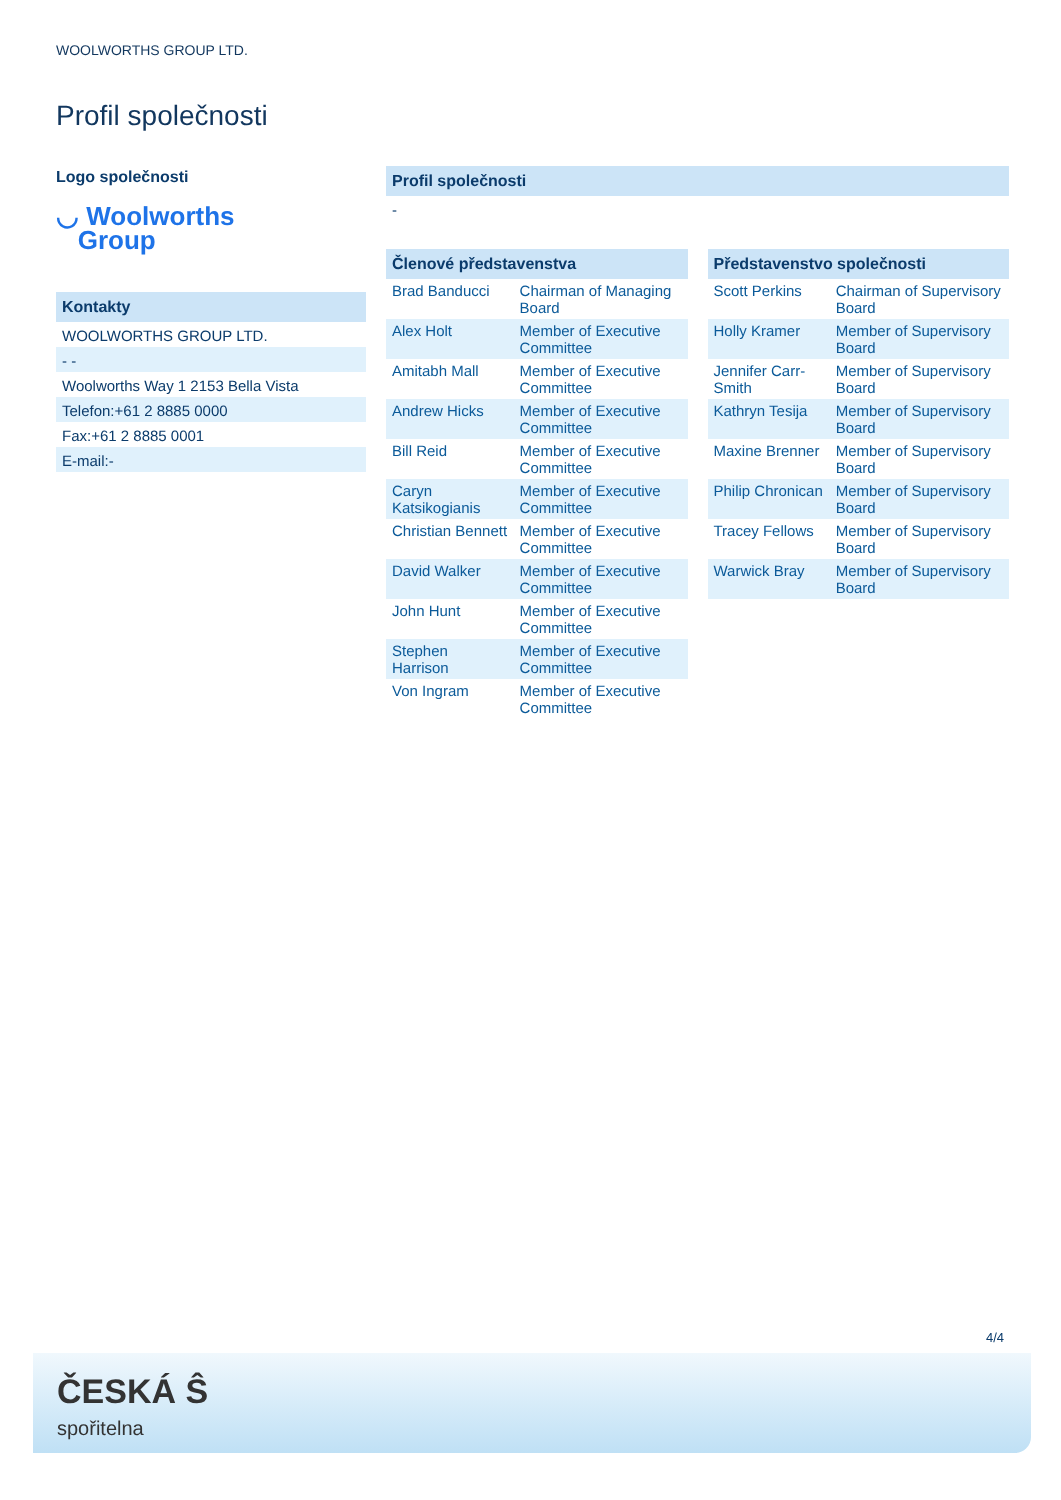WOOLWORTHS GROUP LTD.
Profil společnosti
Logo společnosti
◡ Woolworths
Group
Kontakty
WOOLWORTHS GROUP LTD.
- -
Woolworths Way 1 2153 Bella Vista
Telefon:+61 2 8885 0000
Fax:+61 2 8885 0001
E-mail:-
Profil společnosti
-
Členové představenstva
| Brad Banducci | Chairman of Managing Board |
| Alex Holt | Member of Executive Committee |
| Amitabh Mall | Member of Executive Committee |
| Andrew Hicks | Member of Executive Committee |
| Bill Reid | Member of Executive Committee |
| Caryn Katsikogianis | Member of Executive Committee |
| Christian Bennett | Member of Executive Committee |
| David Walker | Member of Executive Committee |
| John Hunt | Member of Executive Committee |
| Stephen Harrison | Member of Executive Committee |
| Von Ingram | Member of Executive Committee |
Představenstvo společnosti
| Scott Perkins | Chairman of Supervisory Board |
| Holly Kramer | Member of Supervisory Board |
| Jennifer Carr-Smith | Member of Supervisory Board |
| Kathryn Tesija | Member of Supervisory Board |
| Maxine Brenner | Member of Supervisory Board |
| Philip Chronican | Member of Supervisory Board |
| Tracey Fellows | Member of Supervisory Board |
| Warwick Bray | Member of Supervisory Board |
4/4
ČESKÁ Ŝ
spořitelna